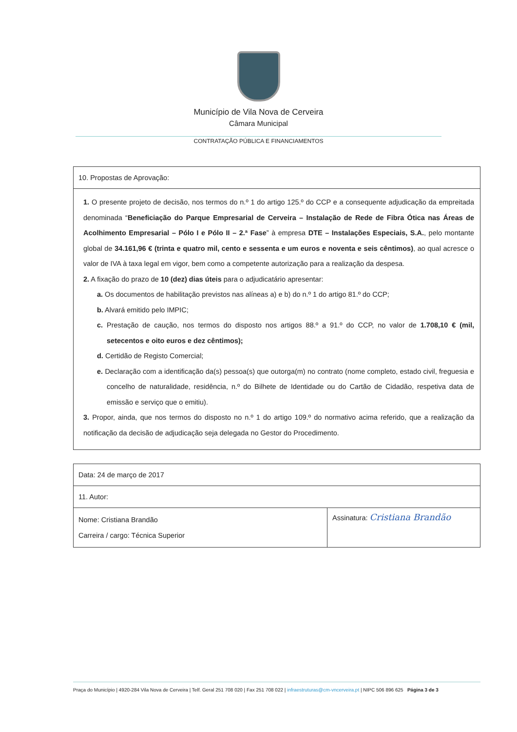Município de Vila Nova de Cerveira
Câmara Municipal
CONTRATAÇÃO PÚBLICA E FINANCIAMENTOS
| 10. Propostas de Aprovação: |
| 1. O presente projeto de decisão, nos termos do n.º 1 do artigo 125.º do CCP e a consequente adjudicação da empreitada denominada “ Beneficiação do Parque Empresarial de Cerveira – Instalação de Rede de Fibra Ótica nas Áreas de Acolhimento Empresarial – Pólo I e Pólo II – 2.ª Fase ” à empresa DTE – Instalações Especiais, S.A. , pelo montante global de 34.161,96 € (trinta e quatro mil, cento e sessenta e um euros e noventa e seis cêntimos) , ao qual acresce o valor de IVA à taxa legal em vigor, bem como a competente autorização para a realização da despesa. 2. A fixação do prazo de 10 (dez) dias úteis para o adjudicatário apresentar: a. Os documentos de habilitação previstos nas alíneas a) e b) do n.º 1 do artigo 81.º do CCP; b. Alvará emitido pelo IMPIC; c. Prestação de caução, nos termos do disposto nos artigos 88.º a 91.º do CCP, no valor de 1.708,10 € (mil, setecentos e oito euros e dez cêntimos); d. Certidão de Registo Comercial; e. Declaração com a identificação da(s) pessoa(s) que outorga(m) no contrato (nome completo, estado civil, freguesia e concelho de naturalidade, residência, n.º do Bilhete de Identidade ou do Cartão de Cidadão, respetiva data de emissão e serviço que o emitiu). 3. Propor, ainda, que nos termos do disposto no n.º 1 do artigo 109.º do normativo acima referido, que a realização da notificação da decisão de adjudicação seja delegada no Gestor do Procedimento. |
| Data: 24 de março de 2017 | |
| 11. Autor: | |
| Nome: Cristiana Brandão Carreira / cargo: Técnica Superior | Assinatura: Cristiana Brandão |
Praça do Município | 4920-284 Vila Nova de Cerveira | Telf. Geral 251 708 020 | Fax 251 708 022 | infraestruturas@cm-vncerveira.pt | NIPC 506 896 625 Página 3 de 3